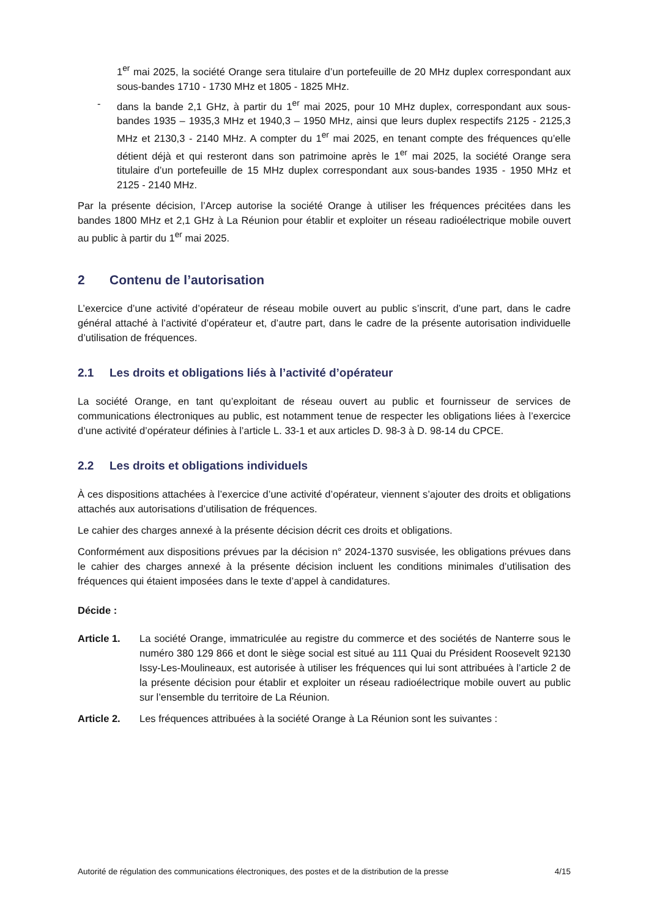1<sup>er</sup> mai 2025, la société Orange sera titulaire d’un portefeuille de 20 MHz duplex correspondant aux sous-bandes 1710 - 1730 MHz et 1805 - 1825 MHz.
- dans la bande 2,1 GHz, à partir du 1<sup>er</sup> mai 2025, pour 10 MHz duplex, correspondant aux sous-bandes 1935 – 1935,3 MHz et 1940,3 – 1950 MHz, ainsi que leurs duplex respectifs 2125 - 2125,3 MHz et 2130,3 - 2140 MHz. A compter du 1<sup>er</sup> mai 2025, en tenant compte des fréquences qu’elle détient déjà et qui resteront dans son patrimoine après le 1<sup>er</sup> mai 2025, la société Orange sera titulaire d’un portefeuille de 15 MHz duplex correspondant aux sous-bandes 1935 - 1950 MHz et 2125 - 2140 MHz.
Par la présente décision, l’Arcep autorise la société Orange à utiliser les fréquences précitées dans les bandes 1800 MHz et 2,1 GHz à La Réunion pour établir et exploiter un réseau radioélectrique mobile ouvert au public à partir du 1<sup>er</sup> mai 2025.
2 Contenu de l’autorisation
L’exercice d’une activité d’opérateur de réseau mobile ouvert au public s’inscrit, d’une part, dans le cadre général attaché à l’activité d’opérateur et, d’autre part, dans le cadre de la présente autorisation individuelle d’utilisation de fréquences.
2.1 Les droits et obligations liés à l’activité d’opérateur
La société Orange, en tant qu’exploitant de réseau ouvert au public et fournisseur de services de communications électroniques au public, est notamment tenue de respecter les obligations liées à l’exercice d’une activité d’opérateur définies à l’article L. 33-1 et aux articles D. 98-3 à D. 98-14 du CPCE.
2.2 Les droits et obligations individuels
À ces dispositions attachées à l’exercice d’une activité d’opérateur, viennent s’ajouter des droits et obligations attachés aux autorisations d’utilisation de fréquences.
Le cahier des charges annexé à la présente décision décrit ces droits et obligations.
Conformément aux dispositions prévues par la décision n° 2024-1370 susvisée, les obligations prévues dans le cahier des charges annexé à la présente décision incluent les conditions minimales d’utilisation des fréquences qui étaient imposées dans le texte d’appel à candidatures.
Décide :
Article 1. La société Orange, immatriculée au registre du commerce et des sociétés de Nanterre sous le numéro 380 129 866 et dont le siège social est situé au 111 Quai du Président Roosevelt 92130 Issy-Les-Moulineaux, est autorisée à utiliser les fréquences qui lui sont attribuées à l’article 2 de la présente décision pour établir et exploiter un réseau radioélectrique mobile ouvert au public sur l’ensemble du territoire de La Réunion.
Article 2. Les fréquences attribuées à la société Orange à La Réunion sont les suivantes :
Autorité de régulation des communications électroniques, des postes et de la distribution de la presse 4/15